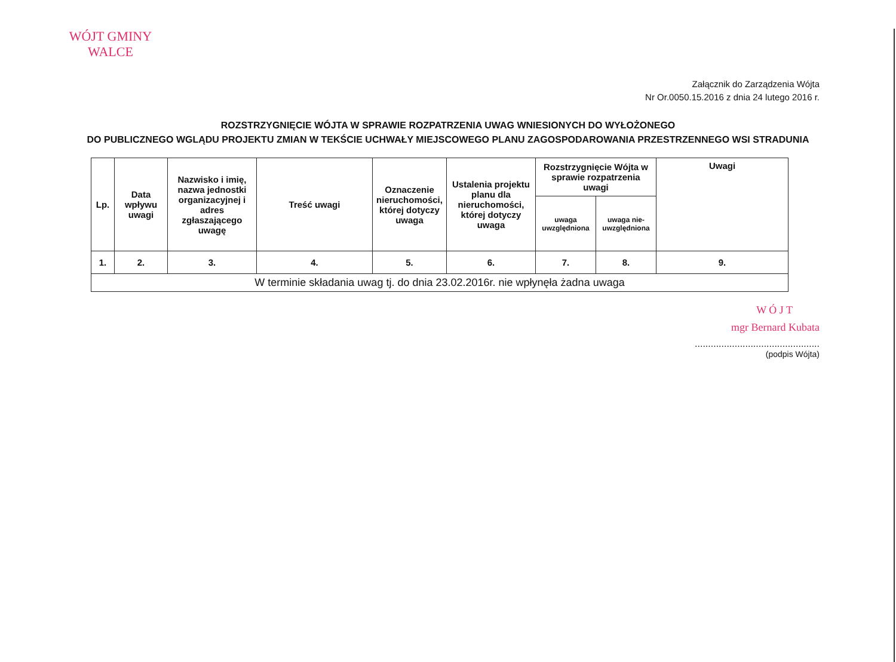WÓJT GMINY
WALCE
Załącznik do Zarządzenia Wójta
Nr Or.0050.15.2016 z dnia 24 lutego 2016 r.
ROZSTRZYGNIĘCIE WÓJTA W SPRAWIE ROZPATRZENIA UWAG WNIESIONYCH DO WYŁOŻONEGO
DO PUBLICZNEGO WGLĄDU PROJEKTU ZMIAN W TEKŚCIE UCHWAŁY MIEJSCOWEGO PLANU ZAGOSPODAROWANIA PRZESTRZENNEGO WSI STRADUNIA
| Lp. | Data wpływu uwagi | Nazwisko i imię, nazwa jednostki organizacyjnej i adres zgłaszającego uwagę | Treść uwagi | Oznaczenie nieruchomości, której dotyczy uwaga | Ustalenia projektu planu dla nieruchomości, której dotyczy uwaga | Rozstrzygnięcie Wójta w sprawie rozpatrzenia uwagi | | Uwagi |
| --- | --- | --- | --- | --- | --- | --- | --- | --- |
| | | | | | | uwaga uwzględniona | uwaga nie-uwzględniona | |
| 1. | 2. | 3. | 4. | 5. | 6. | 7. | 8. | 9. |
| W terminie składania uwag tj. do dnia 23.02.2016r. nie wpłynęła żadna uwaga | | | | | | | | |
W Ó J T
mgr Bernard Kubata
...............................................
(podpis Wójta)